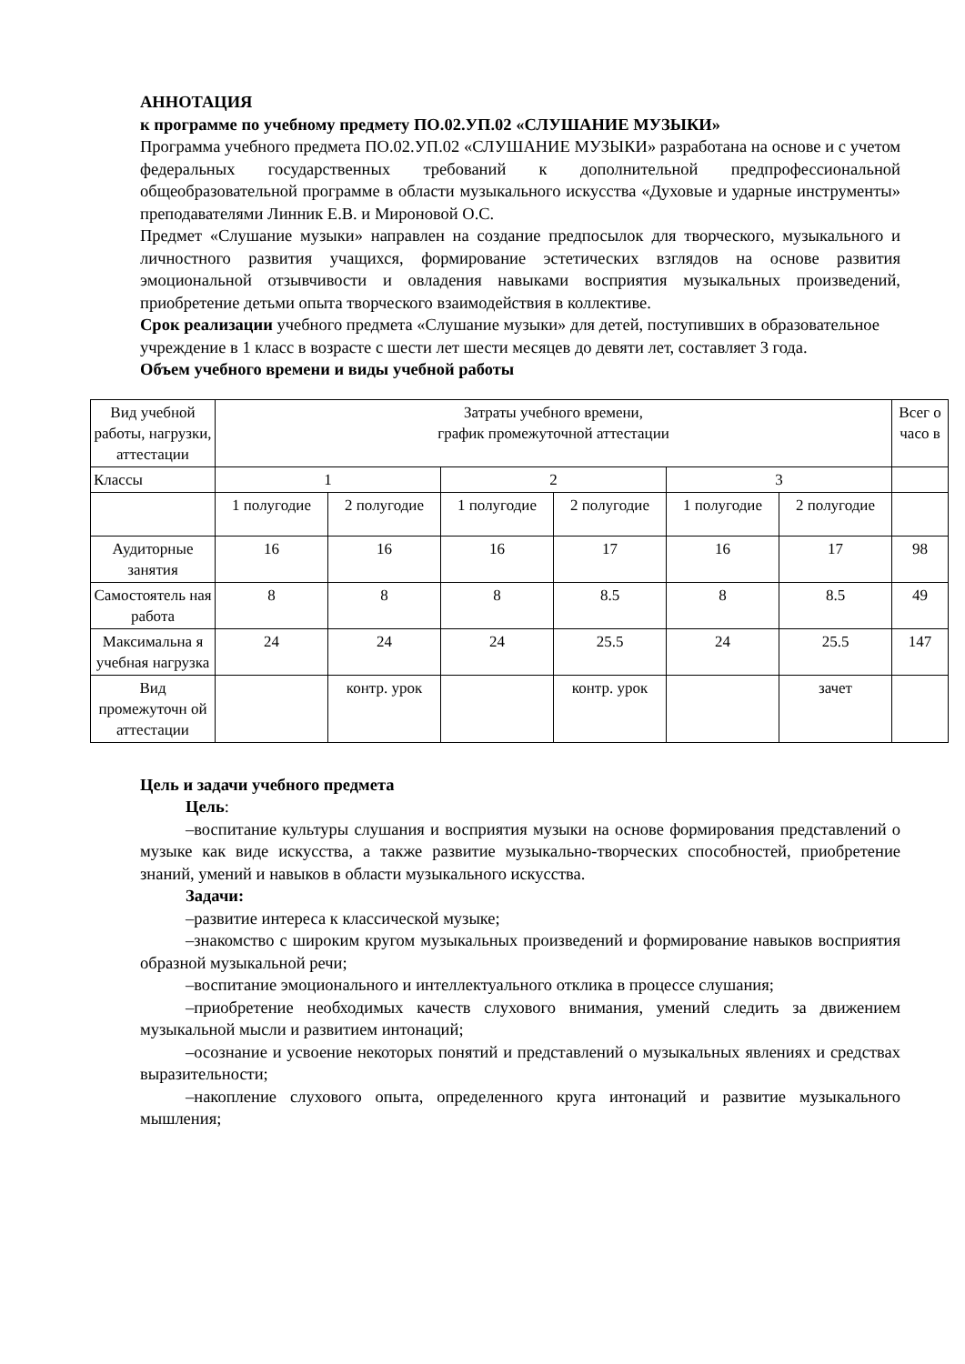АННОТАЦИЯ
к программе по учебному предмету ПО.02.УП.02 «СЛУШАНИЕ МУЗЫКИ»
Программа учебного предмета ПО.02.УП.02 «СЛУШАНИЕ МУЗЫКИ» разработана на основе и с учетом федеральных государственных требований к дополнительной предпрофессиональной общеобразовательной программе в области музыкального искусства «Духовые и ударные инструменты» преподавателями Линник Е.В. и Мироновой О.С.
Предмет «Слушание музыки» направлен на создание предпосылок для творческого, музыкального и личностного развития учащихся, формирование эстетических взглядов на основе развития эмоциональной отзывчивости и овладения навыками восприятия музыкальных произведений, приобретение детьми опыта творческого взаимодействия в коллективе.
Срок реализации учебного предмета «Слушание музыки» для детей, поступивших в образовательное учреждение в 1 класс в возрасте с шести лет шести месяцев до девяти лет, составляет 3 года.
Объем учебного времени и виды учебной работы
| Вид учебной работы, нагрузки, аттестации | Затраты учебного времени, график промежуточной аттестации | | | | | | Всег о часо в |
| Классы | 1 | | 2 | | 3 | | |
| | 1 полугодие | 2 полугодие | 1 полугодие | 2 полугодие | 1 полугодие | 2 полугодие | |
| Аудиторные занятия | 16 | 16 | 16 | 17 | 16 | 17 | 98 |
| Самостоятель ная работа | 8 | 8 | 8 | 8.5 | 8 | 8.5 | 49 |
| Максимальна я учебная нагрузка | 24 | 24 | 24 | 25.5 | 24 | 25.5 | 147 |
| Вид промежуточн ой аттестации | | контр. урок | | контр. урок | | зачет | |
Цель и задачи учебного предмета
Цель:
–воспитание культуры слушания и восприятия музыки на основе формирования представлений о музыке как виде искусства, а также развитие музыкально-творческих способностей, приобретение знаний, умений и навыков в области музыкального искусства.
Задачи:
–развитие интереса к классической музыке;
–знакомство с широким кругом музыкальных произведений и формирование навыков восприятия образной музыкальной речи;
–воспитание эмоционального и интеллектуального отклика в процессе слушания;
–приобретение необходимых качеств слухового внимания, умений следить за движением музыкальной мысли и развитием интонаций;
–осознание и усвоение некоторых понятий и представлений о музыкальных явлениях и средствах выразительности;
–накопление слухового опыта, определенного круга интонаций и развитие музыкального мышления;